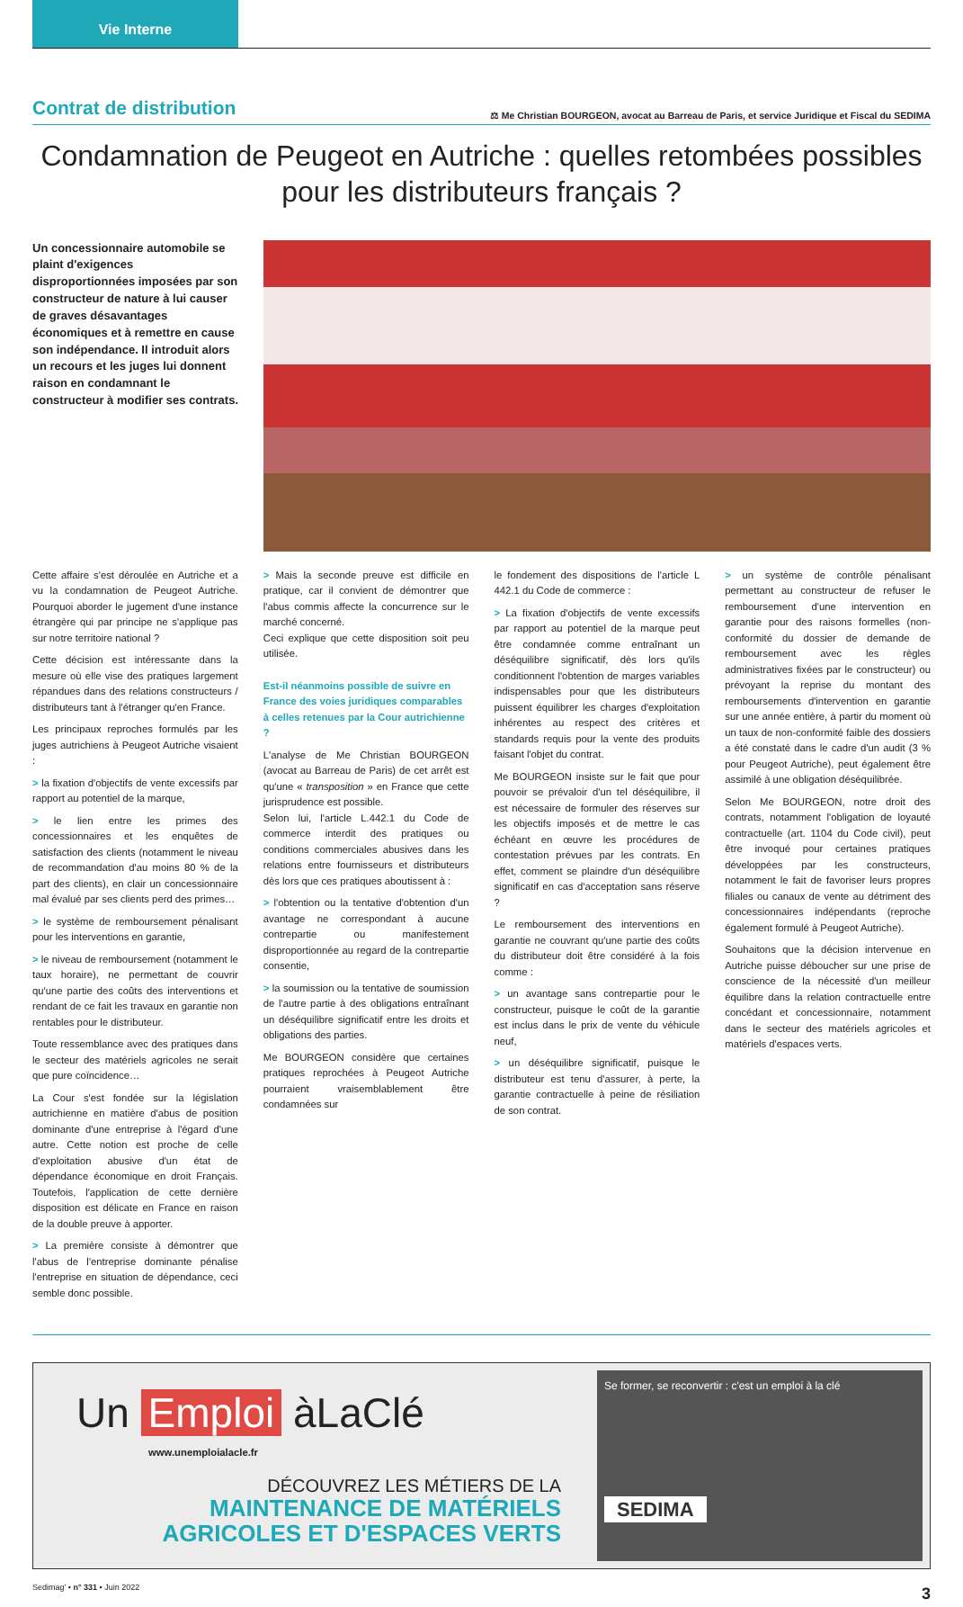Vie Interne
Contrat de distribution
⚖ Me Christian BOURGEON, avocat au Barreau de Paris, et service Juridique et Fiscal du SEDIMA
Condamnation de Peugeot en Autriche : quelles retombées possibles pour les distributeurs français ?
Un concessionnaire automobile se plaint d'exigences disproportionnées imposées par son constructeur de nature à lui causer de graves désavantages économiques et à remettre en cause son indépendance. Il introduit alors un recours et les juges lui donnent raison en condamnant le constructeur à modifier ses contrats.
Cette affaire s'est déroulée en Autriche et a vu la condamnation de Peugeot Autriche. Pourquoi aborder le jugement d'une instance étrangère qui par principe ne s'applique pas sur notre territoire national ?
Cette décision est intéressante dans la mesure où elle vise des pratiques largement répandues dans des relations constructeurs / distributeurs tant à l'étranger qu'en France.
Les principaux reproches formulés par les juges autrichiens à Peugeot Autriche visaient :
> la fixation d'objectifs de vente excessifs par rapport au potentiel de la marque,
> le lien entre les primes des concessionnaires et les enquêtes de satisfaction des clients (notamment le niveau de recommandation d'au moins 80 % de la part des clients), en clair un concessionnaire mal évalué par ses clients perd des primes…
> le système de remboursement pénalisant pour les interventions en garantie,
> le niveau de remboursement (notamment le taux horaire), ne permettant de couvrir qu'une partie des coûts des interventions et rendant de ce fait les travaux en garantie non rentables pour le distributeur.
Toute ressemblance avec des pratiques dans le secteur des matériels agricoles ne serait que pure coïncidence…
La Cour s'est fondée sur la législation autrichienne en matière d'abus de position dominante d'une entreprise à l'égard d'une autre. Cette notion est proche de celle d'exploitation abusive d'un état de dépendance économique en droit Français. Toutefois, l'application de cette dernière disposition est délicate en France en raison de la double preuve à apporter.
> La première consiste à démontrer que l'abus de l'entreprise dominante pénalise l'entreprise en situation de dépendance, ceci semble donc possible.
> Mais la seconde preuve est difficile en pratique, car il convient de démontrer que l'abus commis affecte la concurrence sur le marché concerné.
Ceci explique que cette disposition soit peu utilisée.
Est-il néanmoins possible de suivre en France des voies juridiques comparables à celles retenues par la Cour autrichienne ?
L'analyse de Me Christian BOURGEON (avocat au Barreau de Paris) de cet arrêt est qu'une « transposition » en France que cette jurisprudence est possible.
Selon lui, l'article L.442.1 du Code de commerce interdit des pratiques ou conditions commerciales abusives dans les relations entre fournisseurs et distributeurs dès lors que ces pratiques aboutissent à :
> l'obtention ou la tentative d'obtention d'un avantage ne correspondant à aucune contrepartie ou manifestement disproportionnée au regard de la contrepartie consentie,
> la soumission ou la tentative de soumission de l'autre partie à des obligations entraînant un déséquilibre significatif entre les droits et obligations des parties.
Me BOURGEON considère que certaines pratiques reprochées à Peugeot Autriche pourraient vraisemblablement être condamnées sur
le fondement des dispositions de l'article L 442.1 du Code de commerce :
> La fixation d'objectifs de vente excessifs par rapport au potentiel de la marque peut être condamnée comme entraînant un déséquilibre significatif, dès lors qu'ils conditionnent l'obtention de marges variables indispensables pour que les distributeurs puissent équilibrer les charges d'exploitation inhérentes au respect des critères et standards requis pour la vente des produits faisant l'objet du contrat.
Me BOURGEON insiste sur le fait que pour pouvoir se prévaloir d'un tel déséquilibre, il est nécessaire de formuler des réserves sur les objectifs imposés et de mettre le cas échéant en œuvre les procédures de contestation prévues par les contrats. En effet, comment se plaindre d'un déséquilibre significatif en cas d'acceptation sans réserve ?
Le remboursement des interventions en garantie ne couvrant qu'une partie des coûts du distributeur doit être considéré à la fois comme :
> un avantage sans contrepartie pour le constructeur, puisque le coût de la garantie est inclus dans le prix de vente du véhicule neuf,
> un déséquilibre significatif, puisque le distributeur est tenu d'assurer, à perte, la garantie contractuelle à peine de résiliation de son contrat.
> un système de contrôle pénalisant permettant au constructeur de refuser le remboursement d'une intervention en garantie pour des raisons formelles (non-conformité du dossier de demande de remboursement avec les règles administratives fixées par le constructeur) ou prévoyant la reprise du montant des remboursements d'intervention en garantie sur une année entière, à partir du moment où un taux de non-conformité faible des dossiers a été constaté dans le cadre d'un audit (3 % pour Peugeot Autriche), peut également être assimilé à une obligation déséquilibrée.
Selon Me BOURGEON, notre droit des contrats, notamment l'obligation de loyauté contractuelle (art. 1104 du Code civil), peut être invoqué pour certaines pratiques développées par les constructeurs, notamment le fait de favoriser leurs propres filiales ou canaux de vente au détriment des concessionnaires indépendants (reproche également formulé à Peugeot Autriche).
Souhaitons que la décision intervenue en Autriche puisse déboucher sur une prise de conscience de la nécessité d'un meilleur équilibre dans la relation contractuelle entre concédant et concessionnaire, notamment dans le secteur des matériels agricoles et matériels d'espaces verts.
Un Emploi àLaClé
www.unemploialacle.fr
DÉCOUVREZ LES MÉTIERS DE LA
MAINTENANCE DE MATÉRIELS
AGRICOLES ET D'ESPACES VERTS
Se former, se reconvertir : c'est un emploi à la clé
SEDIMA
Sedimag' • n° 331 • Juin 2022 3